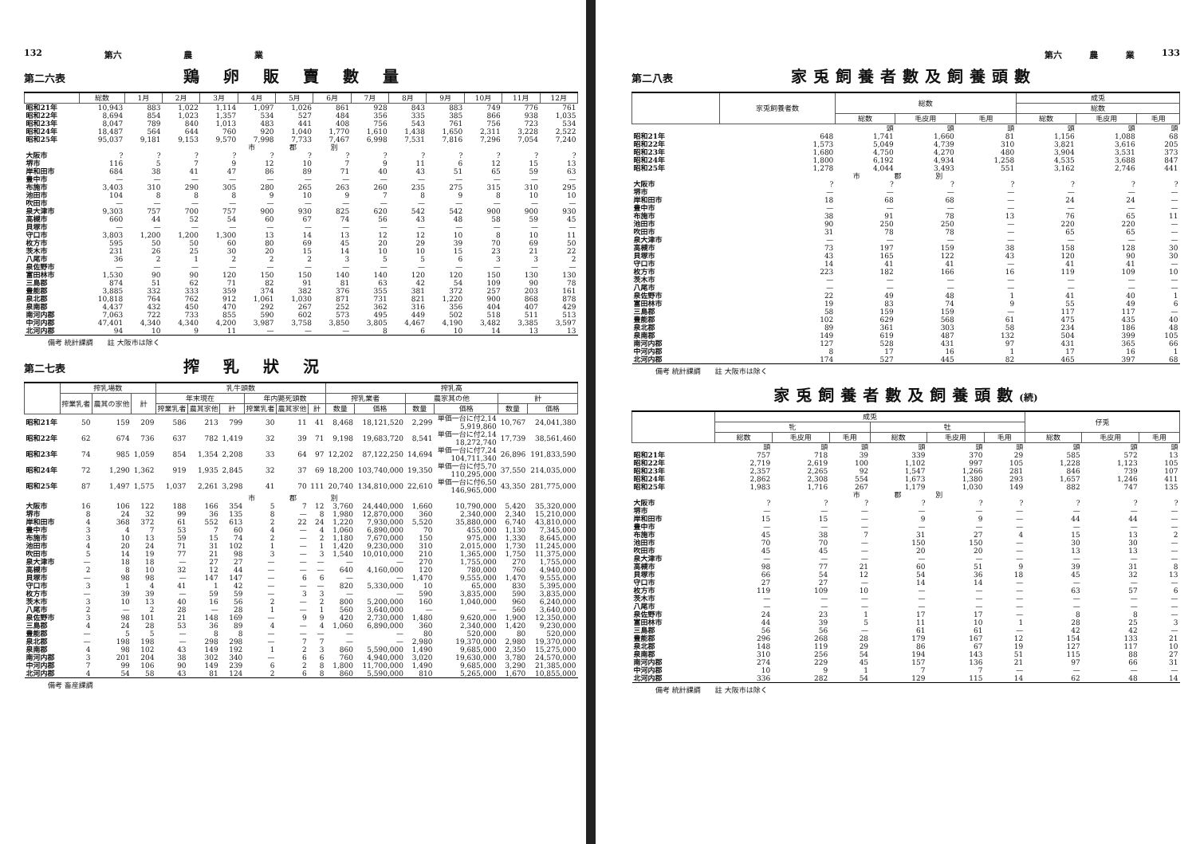132 第六 農 業
第二六表 鶏卵販賣數量
| | 総数 | 1月 | 2月 | 3月 | 4月 | 5月 | 6月 | 7月 | 8月 | 9月 | 10月 | 11月 | 12月 |
| --- | --- | --- | --- | --- | --- | --- | --- | --- | --- | --- | --- | --- | --- |
| 昭和21年 | 10,943 | 883 | 1,022 | 1,114 | 1,097 | 1,026 | 861 | 928 | 843 | 883 | 749 | 776 | 761 |
| 昭和22年 | 8,694 | 854 | 1,023 | 1,357 | 534 | 527 | 484 | 356 | 335 | 385 | 866 | 938 | 1,035 |
| 昭和23年 | 8,047 | 789 | 840 | 1,013 | 483 | 441 | 408 | 756 | 543 | 761 | 756 | 723 | 534 |
| 昭和24年 | 18,487 | 564 | 644 | 760 | 920 | 1,040 | 1,770 | 1,610 | 1,438 | 1,650 | 2,311 | 3,228 | 2,522 |
| 昭和25年 | 95,037 | 9,181 | 9,153 | 9,570 | 7,998 | 7,733 | 7,467 | 6,998 | 7,531 | 7,816 | 7,296 | 7,054 | 7,240 |
| 市 郡 別 | | | | | | | | | | | | | |
| 大阪市 | ? | ? | ? | ? | ? | ? | ? | ? | ? | ? | ? | ? | ? |
| 堺市 | 116 | 5 | 7 | 9 | 12 | 10 | 7 | 9 | 11 | 6 | 12 | 15 | 13 |
| 岸和田市 | 684 | 38 | 41 | 47 | 86 | 89 | 71 | 40 | 43 | 51 | 65 | 59 | 63 |
| 豊中市 | — | — | — | — | — | — | — | — | — | — | — | — | — |
| 布施市 | 3,403 | 310 | 290 | 305 | 280 | 265 | 263 | 260 | 235 | 275 | 315 | 310 | 295 |
| 池田市 | 104 | 8 | 8 | 8 | 9 | 10 | 9 | 7 | 8 | 9 | 8 | 10 | 10 |
| 吹田市 | — | — | — | — | — | — | — | — | — | — | — | — | — |
| 泉大津市 | 9,303 | 757 | 700 | 757 | 900 | 930 | 825 | 620 | 542 | 542 | 900 | 900 | 930 |
| 高槻市 | 660 | 44 | 52 | 54 | 60 | 67 | 74 | 56 | 43 | 48 | 58 | 59 | 45 |
| 貝塚市 | — | — | — | — | — | — | — | — | — | — | — | — | — |
| 守口市 | 3,803 | 1,200 | 1,200 | 1,300 | 13 | 14 | 13 | 12 | 12 | 10 | 8 | 10 | 11 |
| 枚方市 | 595 | 50 | 50 | 60 | 80 | 69 | 45 | 20 | 29 | 39 | 70 | 69 | 50 |
| 茨木市 | 231 | 26 | 25 | 30 | 20 | 15 | 14 | 10 | 10 | 15 | 23 | 21 | 22 |
| 八尾市 | 36 | 2 | 1 | 2 | 2 | 2 | 3 | 5 | 5 | 6 | 3 | 3 | 2 |
| 泉佐野市 | — | — | — | — | — | — | — | — | — | — | — | — | — |
| 富田林市 | 1,530 | 90 | 90 | 120 | 150 | 150 | 140 | 140 | 120 | 120 | 150 | 130 | 130 |
| 三島郡 | 874 | 51 | 62 | 71 | 82 | 91 | 81 | 63 | 42 | 54 | 109 | 90 | 78 |
| 豊能郡 | 3,885 | 332 | 333 | 359 | 374 | 382 | 376 | 355 | 381 | 372 | 257 | 203 | 161 |
| 泉北郡 | 10,818 | 764 | 762 | 912 | 1,061 | 1,030 | 871 | 731 | 821 | 1,220 | 900 | 868 | 878 |
| 泉南郡 | 4,437 | 432 | 450 | 470 | 292 | 267 | 252 | 362 | 316 | 356 | 404 | 407 | 429 |
| 南河内郡 | 7,063 | 722 | 733 | 855 | 590 | 602 | 573 | 495 | 449 | 502 | 518 | 511 | 513 |
| 中河内郡 | 47,401 | 4,340 | 4,340 | 4,200 | 3,987 | 3,758 | 3,850 | 3,805 | 4,467 | 4,190 | 3,482 | 3,385 | 3,597 |
| 北河内郡 | 94 | 10 | 9 | 11 | — | — | — | 8 | 6 | 10 | 14 | 13 | 13 |
備考 統計課調　　註 大阪市は除く
第二七表 搾乳狀況
| | 搾乳場数 | | | 乳牛頭数 | | | | | | 搾乳高 | | | | | |
| --- | --- | --- | --- | --- | --- | --- | --- | --- | --- | --- | --- | --- | --- | --- | --- |
| | 搾業乳者 | 農其の家他 | 計 | 年末現在 | | | 年内斃死頭数 | | | 搾乳業者 | | 農家其の他 | | 計 | |
| | | | | 搾業乳者 | 農其家他 | 計 | 搾業乳者 | 農其家他 | 計 | 数量 | 価格 | 数量 | 価格 | 数量 | 価格 |
| 昭和21年 | 50 | 159 | 209 | 586 | 213 | 799 | 30 | 11 | 41 | 8,468 | 18,121,520 | 2,299 | 単価一台に付2,14 5,919,860 | 10,767 | 24,041,380 |
| 昭和22年 | 62 | 674 | 736 | 637 | 782 | 1,419 | 32 | 39 | 71 | 9,198 | 19,683,720 | 8,541 | 単価一台に付2,14 18,272,740 | 17,739 | 38,561,460 |
| 昭和23年 | 74 | 985 | 1,059 | 854 | 1,354 | 2,208 | 33 | 64 | 97 | 12,202 | 87,122,250 | 14,694 | 単価一台に付7,24 104,711,340 | 26,896 | 191,833,590 |
| 昭和24年 | 72 | 1,290 | 1,362 | 919 | 1,935 | 2,845 | 32 | 37 | 69 | 18,200 | 103,740,000 | 19,350 | 単価一台に付5,70 110,295,000 | 37,550 | 214,035,000 |
| 昭和25年 | 87 | 1,497 | 1,575 | 1,037 | 2,261 | 3,298 | 41 | 70 | 111 | 20,740 | 134,810,000 | 22,610 | 単価一台に付6,50 146,965,000 | 43,350 | 281,775,000 |
| 市 郡 別 | | | | | | | | | | | | | | | |
| 大阪市 | 16 | 106 | 122 | 188 | 166 | 354 | 5 | 7 | 12 | 3,760 | 24,440,000 | 1,660 | 10,790,000 | 5,420 | 35,320,000 |
| 堺市 | 8 | 24 | 32 | 99 | 36 | 135 | 8 | — | 8 | 1,980 | 12,870,000 | 360 | 2,340,000 | 2,340 | 15,210,000 |
| 岸和田市 | 4 | 368 | 372 | 61 | 552 | 613 | 2 | 22 | 24 | 1,220 | 7,930,000 | 5,520 | 35,880,000 | 6,740 | 43,810,000 |
| 豊中市 | 3 | 4 | 7 | 53 | 7 | 60 | 4 | — | 4 | 1,060 | 6,890,000 | 70 | 455,000 | 1,130 | 7,345,000 |
| 布施市 | 3 | 10 | 13 | 59 | 15 | 74 | 2 | — | 2 | 1,180 | 7,670,000 | 150 | 975,000 | 1,330 | 8,645,000 |
| 池田市 | 4 | 20 | 24 | 71 | 31 | 102 | 1 | — | 1 | 1,420 | 9,230,000 | 310 | 2,015,000 | 1,730 | 11,245,000 |
| 吹田市 | 5 | 14 | 19 | 77 | 21 | 98 | 3 | — | 3 | 1,540 | 10,010,000 | 210 | 1,365,000 | 1,750 | 11,375,000 |
| 泉大津市 | — | 18 | 18 | — | 27 | 27 | — | — | — | — | — | 270 | 1,755,000 | 270 | 1,755,000 |
| 高槻市 | 2 | 8 | 10 | 32 | 12 | 44 | — | — | — | 640 | 4,160,000 | 120 | 780,000 | 760 | 4,940,000 |
| 貝塚市 | — | 98 | 98 | — | 147 | 147 | — | 6 | 6 | — | — | 1,470 | 9,555,000 | 1,470 | 9,555,000 |
| 守口市 | 3 | 1 | 4 | 41 | 1 | 42 | — | — | — | 820 | 5,330,000 | 10 | 65,000 | 830 | 5,395,000 |
| 枚方市 | — | 39 | 39 | — | 59 | 59 | — | 3 | 3 | — | — | 590 | 3,835,000 | 590 | 3,835,000 |
| 茨木市 | 3 | 10 | 13 | 40 | 16 | 56 | 2 | — | 2 | 800 | 5,200,000 | 160 | 1,040,000 | 960 | 6,240,000 |
| 八尾市 | 2 | — | 2 | 28 | — | 28 | 1 | — | 1 | 560 | 3,640,000 | — | — | 560 | 3,640,000 |
| 泉佐野市 | 3 | 98 | 101 | 21 | 148 | 169 | — | 9 | 9 | 420 | 2,730,000 | 1,480 | 9,620,000 | 1,900 | 12,350,000 |
| 三島郡 | 4 | 24 | 28 | 53 | 36 | 89 | 4 | — | 4 | 1,060 | 6,890,000 | 360 | 2,340,000 | 1,420 | 9,230,000 |
| 豊能郡 | — | 5 | 5 | — | 8 | 8 | — | — | — | — | — | 80 | 520,000 | 80 | 520,000 |
| 泉北郡 | — | 198 | 198 | — | 298 | 298 | — | 7 | 7 | — | — | 2,980 | 19,370,000 | 2,980 | 19,370,000 |
| 泉南郡 | 4 | 98 | 102 | 43 | 149 | 192 | 1 | 2 | 3 | 860 | 5,590,000 | 1,490 | 9,685,000 | 2,350 | 15,275,000 |
| 南河内郡 | 3 | 201 | 204 | 38 | 302 | 340 | — | 6 | 6 | 760 | 4,940,000 | 3,020 | 19,630,000 | 3,780 | 24,570,000 |
| 中河内郡 | 7 | 99 | 106 | 90 | 149 | 239 | 6 | 2 | 8 | 1,800 | 11,700,000 | 1,490 | 9,685,000 | 3,290 | 21,385,000 |
| 北河内郡 | 4 | 54 | 58 | 43 | 81 | 124 | 2 | 6 | 8 | 860 | 5,590,000 | 810 | 5,265,000 | 1,670 | 10,855,000 |
備考 畜産課調
第六 農 業 133
第二八表 家兎飼養者數及飼養頭數
| | 家兎飼養者数 | 総数 | | | 成兎 | | |
| --- | --- | --- | --- | --- | --- | --- | --- |
| | | | | | 総数 | | |
| | | 総数 | 毛皮用 | 毛用 | 総数 | 毛皮用 | 毛用 |
| | | 頭 | 頭 | 頭 | 頭 | 頭 | 頭 |
| 昭和21年 | 648 | 1,741 | 1,660 | 81 | 1,156 | 1,088 | 68 |
| 昭和22年 | 1,573 | 5,049 | 4,739 | 310 | 3,821 | 3,616 | 205 |
| 昭和23年 | 1,680 | 4,750 | 4,270 | 480 | 3,904 | 3,531 | 373 |
| 昭和24年 | 1,800 | 6,192 | 4,934 | 1,258 | 4,535 | 3,688 | 847 |
| 昭和25年 | 1,278 | 4,044 | 3,493 | 551 | 3,162 | 2,746 | 441 |
| 市 郡 別 | | | | | | | |
| 大阪市 | ? | ? | ? | ? | ? | ? | ? |
| 堺市 | — | — | — | — | — | — | — |
| 岸和田市 | 18 | 68 | 68 | — | 24 | 24 | — |
| 豊中市 | — | — | — | — | — | — | — |
| 布施市 | 38 | 91 | 78 | 13 | 76 | 65 | 11 |
| 池田市 | 90 | 250 | 250 | — | 220 | 220 | — |
| 吹田市 | 31 | 78 | 78 | — | 65 | 65 | — |
| 泉大津市 | — | — | — | — | — | — | — |
| 高槻市 | 73 | 197 | 159 | 38 | 158 | 128 | 30 |
| 貝塚市 | 43 | 165 | 122 | 43 | 120 | 90 | 30 |
| 守口市 | 14 | 41 | 41 | — | 41 | 41 | — |
| 枚方市 | 223 | 182 | 166 | 16 | 119 | 109 | 10 |
| 茨木市 | — | — | — | — | — | — | — |
| 八尾市 | — | — | — | — | — | — | — |
| 泉佐野市 | 22 | 49 | 48 | 1 | 41 | 40 | 1 |
| 富田林市 | 19 | 83 | 74 | 9 | 55 | 49 | 6 |
| 三島郡 | 58 | 159 | 159 | — | 117 | 117 | — |
| 豊能郡 | 102 | 629 | 568 | 61 | 475 | 435 | 40 |
| 泉北郡 | 89 | 361 | 303 | 58 | 234 | 186 | 48 |
| 泉南郡 | 149 | 619 | 487 | 132 | 504 | 399 | 105 |
| 南河内郡 | 127 | 528 | 431 | 97 | 431 | 365 | 66 |
| 中河内郡 | 8 | 17 | 16 | 1 | 17 | 16 | 1 |
| 北河内郡 | 174 | 527 | 445 | 82 | 465 | 397 | 68 |
備考 統計課調　　註 大阪市は除く
家兎飼養者數及飼養頭數(続)
| | 成兎 | | | | | | 仔兎 | | |
| --- | --- | --- | --- | --- | --- | --- | --- | --- | --- |
| | 牝 | | | 牡 | | | | | |
| | 総数 | 毛皮用 | 毛用 | 総数 | 毛皮用 | 毛用 | 総数 | 毛皮用 | 毛用 |
| | 頭 | 頭 | 頭 | 頭 | 頭 | 頭 | 頭 | 頭 | 頭 |
| 昭和21年 | 757 | 718 | 39 | 339 | 370 | 29 | 585 | 572 | 13 |
| 昭和22年 | 2,719 | 2,619 | 100 | 1,102 | 997 | 105 | 1,228 | 1,123 | 105 |
| 昭和23年 | 2,357 | 2,265 | 92 | 1,547 | 1,266 | 281 | 846 | 739 | 107 |
| 昭和24年 | 2,862 | 2,308 | 554 | 1,673 | 1,380 | 293 | 1,657 | 1,246 | 411 |
| 昭和25年 | 1,983 | 1,716 | 267 | 1,179 | 1,030 | 149 | 882 | 747 | 135 |
| 市 郡 別 | | | | | | | | | |
| 大阪市 | ? | ? | ? | ? | ? | ? | ? | ? | ? |
| 堺市 | — | — | — | — | — | — | — | — | — |
| 岸和田市 | 15 | 15 | — | 9 | 9 | — | 44 | 44 | — |
| 豊中市 | — | — | — | — | — | — | — | — | — |
| 布施市 | 45 | 38 | 7 | 31 | 27 | 4 | 15 | 13 | 2 |
| 池田市 | 70 | 70 | — | 150 | 150 | — | 30 | 30 | — |
| 吹田市 | 45 | 45 | — | 20 | 20 | — | 13 | 13 | — |
| 泉大津市 | — | — | — | — | — | — | — | — | — |
| 高槻市 | 98 | 77 | 21 | 60 | 51 | 9 | 39 | 31 | 8 |
| 貝塚市 | 66 | 54 | 12 | 54 | 36 | 18 | 45 | 32 | 13 |
| 守口市 | 27 | 27 | — | 14 | 14 | — | — | — | — |
| 枚方市 | 119 | 109 | 10 | — | — | — | 63 | 57 | 6 |
| 茨木市 | — | — | — | — | — | — | — | — | — |
| 八尾市 | — | — | — | — | — | — | — | — | — |
| 泉佐野市 | 24 | 23 | 1 | 17 | 17 | — | 8 | 8 | — |
| 富田林市 | 44 | 39 | 5 | 11 | 10 | 1 | 28 | 25 | 3 |
| 三島郡 | 56 | 56 | — | 61 | 61 | — | 42 | 42 | — |
| 豊能郡 | 296 | 268 | 28 | 179 | 167 | 12 | 154 | 133 | 21 |
| 泉北郡 | 148 | 119 | 29 | 86 | 67 | 19 | 127 | 117 | 10 |
| 泉南郡 | 310 | 256 | 54 | 194 | 143 | 51 | 115 | 88 | 27 |
| 南河内郡 | 274 | 229 | 45 | 157 | 136 | 21 | 97 | 66 | 31 |
| 中河内郡 | 10 | 9 | 1 | 7 | 7 | — | — | — | — |
| 北河内郡 | 336 | 282 | 54 | 129 | 115 | 14 | 62 | 48 | 14 |
備考 統計課調　　註 大阪市は除く